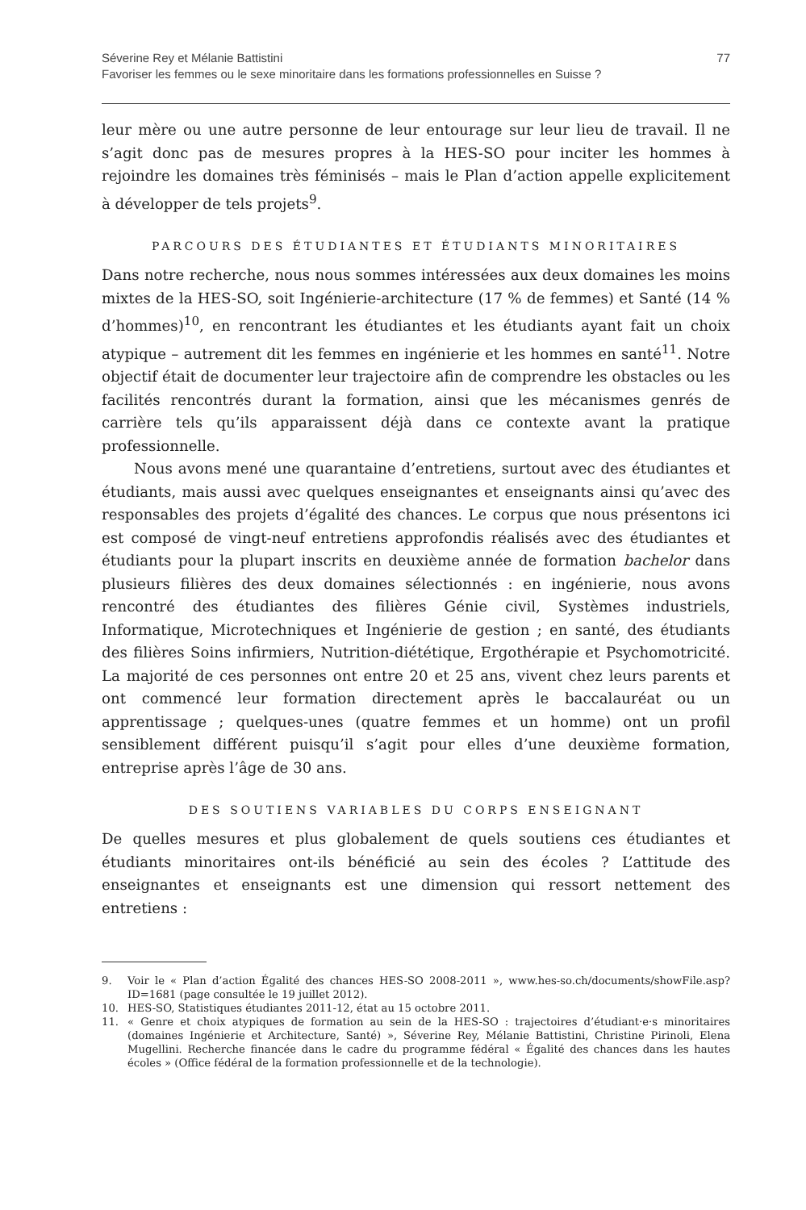Séverine Rey et Mélanie Battistini 77
Favoriser les femmes ou le sexe minoritaire dans les formations professionnelles en Suisse ?
leur mère ou une autre personne de leur entourage sur leur lieu de travail. Il ne s’agit donc pas de mesures propres à la HES-SO pour inciter les hommes à rejoindre les domaines très féminisés – mais le Plan d’action appelle explicitement à développer de tels projets<sup>9</sup>.
PARCOURS DES ÉTUDIANTES ET ÉTUDIANTS MINORITAIRES
Dans notre recherche, nous nous sommes intéressées aux deux domaines les moins mixtes de la HES-SO, soit Ingénierie-architecture (17 % de femmes) et Santé (14 % d’hommes)<sup>10</sup>, en rencontrant les étudiantes et les étudiants ayant fait un choix atypique – autrement dit les femmes en ingénierie et les hommes en santé<sup>11</sup>. Notre objectif était de documenter leur trajectoire afin de comprendre les obstacles ou les facilités rencontrés durant la formation, ainsi que les mécanismes genrés de carrière tels qu’ils apparaissent déjà dans ce contexte avant la pratique professionnelle.
Nous avons mené une quarantaine d’entretiens, surtout avec des étudiantes et étudiants, mais aussi avec quelques enseignantes et enseignants ainsi qu’avec des responsables des projets d’égalité des chances. Le corpus que nous présentons ici est composé de vingt-neuf entretiens approfondis réalisés avec des étudiantes et étudiants pour la plupart inscrits en deuxième année de formation bachelor dans plusieurs filières des deux domaines sélectionnés : en ingénierie, nous avons rencontré des étudiantes des filières Génie civil, Systèmes industriels, Informatique, Microtechniques et Ingénierie de gestion ; en santé, des étudiants des filières Soins infirmiers, Nutrition-diététique, Ergothérapie et Psychomotricité. La majorité de ces personnes ont entre 20 et 25 ans, vivent chez leurs parents et ont commencé leur formation directement après le baccalauréat ou un apprentissage ; quelques-unes (quatre femmes et un homme) ont un profil sensiblement différent puisqu’il s’agit pour elles d’une deuxième formation, entreprise après l’âge de 30 ans.
DES SOUTIENS VARIABLES DU CORPS ENSEIGNANT
De quelles mesures et plus globalement de quels soutiens ces étudiantes et étudiants minoritaires ont-ils bénéficié au sein des écoles ? L’attitude des enseignantes et enseignants est une dimension qui ressort nettement des entretiens :
9. Voir le « Plan d’action Égalité des chances HES-SO 2008-2011 », www.hes-so.ch/documents/showFile.asp?ID=1681 (page consultée le 19 juillet 2012).
10. HES-SO, Statistiques étudiantes 2011-12, état au 15 octobre 2011.
11. « Genre et choix atypiques de formation au sein de la HES-SO : trajectoires d’étudiant·e·s minoritaires (domaines Ingénierie et Architecture, Santé) », Séverine Rey, Mélanie Battistini, Christine Pirinoli, Elena Mugellini. Recherche financée dans le cadre du programme fédéral « Égalité des chances dans les hautes écoles » (Office fédéral de la formation professionnelle et de la technologie).